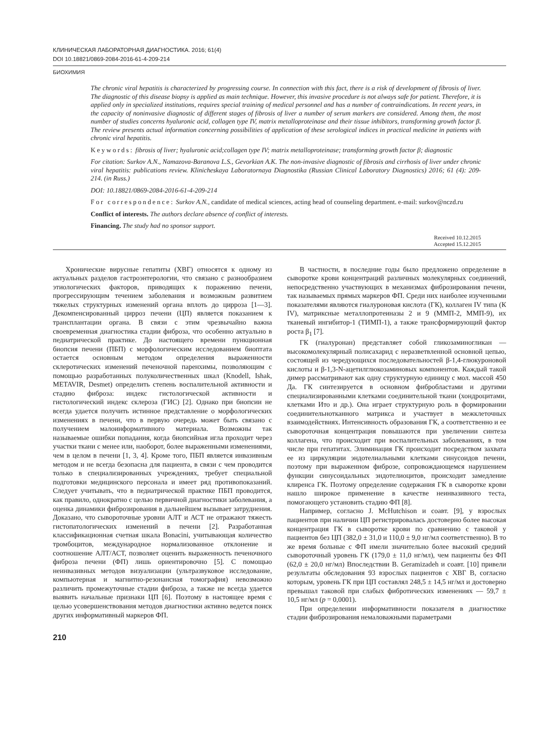КЛИНИЧЕСКАЯ ЛАБОРАТОРНАЯ ДИАГНОСТИКА. 2016; 61(4)
DOI 10.18821/0869-2084-2016-61-4-209-214
БИОХИМИЯ
The chronic viral hepatitis is characterized by progressing course. In connection with this fact, there is a risk of development of fibrosis of liver. The diagnostic of this disease biopsy is applied as main technique. However, this invasive procedure is not always safe for patient. Therefore, it is applied only in specialized institutions, requires special training of medical personnel and has a number of contraindications. In recent years, in the capacity of noninvasive diagnostic of different stages of fibrosis of liver a number of serum markers are considered. Among them, the most number of studies concerns hyaluronic acid, collagen type IV, matrix metalloproteinase and their tissue inhibitors, transforming growth factor β. The review presents actual information concerning possibilities of application of these serological indices in practical medicine in patients with chronic viral hepatitis.
Keywords: fibrosis of liver; hyaluronic acid;collagen type IV; matrix metalloproteinase; transforming growth factor β; diagnostic
For citation: Surkov A.N., Namazova-Baranova L.S., Gevorkian A.K. The non-invasive diagnostic of fibrosis and cirrhosis of liver under chronic viral hepatitis: publications review. Klinicheskaya Laboratornaya Diagnostika (Russian Clinical Laboratory Diagnostics) 2016; 61 (4): 209-214. (in Russ.)
DOI: 10.18821/0869-2084-2016-61-4-209-214
For correspondence: Surkov A.N., candidate of medical sciences, acting head of counseling department. e-mail: surkov@nczd.ru
Conflict of interests. The authors declare absence of conflict of interests.
Financing. The study had no sponsor support.
Received 10.12.2015
Accepted 15.12.2015
Хронические вирусные гепатиты (ХВГ) относятся к одному из актуальных разделов гастроэнтерологии, что связано с разнообразием этиологических факторов, приводящих к поражению печени, прогрессирующим течением заболевания и возможным развитием тяжелых структурных изменений органа вплоть до цирроза [1—3]. Декомпенсированный цирроз печени (ЦП) является показанием к трансплантации органа. В связи с этим чрезвычайно важна своевременная диагностика стадии фиброза, что особенно актуально в педиатрической практике. До настоящего времени пункционная биопсия печени (ПБП) с морфологическим исследованием биоптата остается основным методом определения выраженности склеротических изменений печеночной паренхимы, позволяющим с помощью разработанных полуколичественных шкал (Knodell, Ishak, METAVIR, Desmet) определить степень воспалительной активности и стадию фиброза: индекс гистологической активности и гистологический индекс склероза (ГИС) [2]. Однако при биопсии не всегда удается получить истинное представление о морфологических изменениях в печени, что в первую очередь может быть связано с получением малоинформативного материала. Возможны так называемые ошибки попадания, когда биопсийная игла проходит через участки ткани с менее или, наоборот, более выраженными изменениями, чем в целом в печени [1, 3, 4]. Кроме того, ПБП является инвазивным методом и не всегда безопасна для пациента, в связи с чем проводится только в специализированных учреждениях, требует специальной подготовки медицинского персонала и имеет ряд противопоказаний. Следует учитывать, что в педиатрической практике ПБП проводится, как правило, однократно с целью первичной диагностики заболевания, а оценка динамики фиброзирования в дальнейшем вызывает затруднения. Доказано, что сывороточные уровни АЛТ и АСТ не отражают тяжесть гистопатологических изменений в печени [2]. Разработанная классификационная счетная шкала Bonacini, учитывающая количество тромбоцитов, международное нормализованное отклонение и соотношение АЛТ/АСТ, позволяет оценить выраженность печеночного фиброза печени (ФП) лишь ориентировочно [5]. С помощью неинвазивных методов визуализации (ультразвуковое исследование, компьютерная и магнитно-резонансная томография) невозможно различить промежуточные стадии фиброза, а также не всегда удается выявить начальные признаки ЦП [6]. Поэтому в настоящее время с целью усовершенствования методов диагностики активно ведется поиск других информативный маркеров ФП.
В частности, в последние годы было предложено определение в сыворотке крови концентраций различных молекулярных соединений, непосредственно участвующих в механизмах фиброзирования печени, так называемых прямых маркеров ФП. Среди них наиболее изученными показателями являются гиалуроновая кислота (ГК), коллаген IV типа (К IV), матриксные металлопротеиназы 2 и 9 (ММП-2, ММП-9), их тканевый ингибитор-1 (ТИМП-1), а также трансформирующий фактор роста β<sub>1</sub> [7].
ГК (гиалуронан) представляет собой гликозаминогликан — высокомолекулярный полисахарид с неразветвленной основной цепью, состоящей из чередующихся последовательностей β-1,4-глюкуроновой кислоты и β-1,3-N-ацетилглюкозаминовых компонентов. Каждый такой димер рассматривают как одну структурную единицу с мол. массой 450 Да. ГК синтезируется в основном фибробластами и другими специализированными клетками соединительной ткани (хондроцитами, клетками Ито и др.). Она играет структурную роль в формировании соединительнотканного матрикса и участвует в межклеточных взаимодействиях. Интенсивность образования ГК, а соответственно и ее сывороточная концентрация повышаются при увеличении синтеза коллагена, что происходит при воспалительных заболеваниях, в том числе при гепатитах. Элиминация ГК происходит посредством захвата ее из циркуляции эндотелиальными клетками синусоидов печени, поэтому при выраженном фиброзе, сопровождающемся нарушением функции синусоидальных эндотелиоцитов, происходит замедление клиренса ГК. Поэтому определение содержания ГК в сыворотке крови нашло широкое применение в качестве неинвазивного теста, помогающего установить стадию ФП [8].
Например, согласно J. McHutchison и соавт. [9], у взрослых пациентов при наличии ЦП регистрировалась достоверно более высокая концентрация ГК в сыворотке крови по сравнению с таковой у пациентов без ЦП (382,0 ± 31,0 и 110,0 ± 9,0 нг/мл соответственно). В то же время больные с ФП имели значительно более высокий средний сывороточный уровень ГК (179,0 ± 11,0 нг/мл), чем пациенты без ФП (62,0 ± 20,0 нг/мл) Впоследствии B. Geramizadeh и соавт. [10] привели результаты обследования 93 взрослых пациентов с ХВГ B, согласно которым, уровень ГК при ЦП составлял 248,5 ± 14,5 нг/мл и достоверно превышал таковой при слабых фибротических изменениях — 59,7 ± 10,5 нг/мл (p = 0,0001).
При определении информативности показателя в диагностике стадии фиброзирования немаловажными параметрами
210